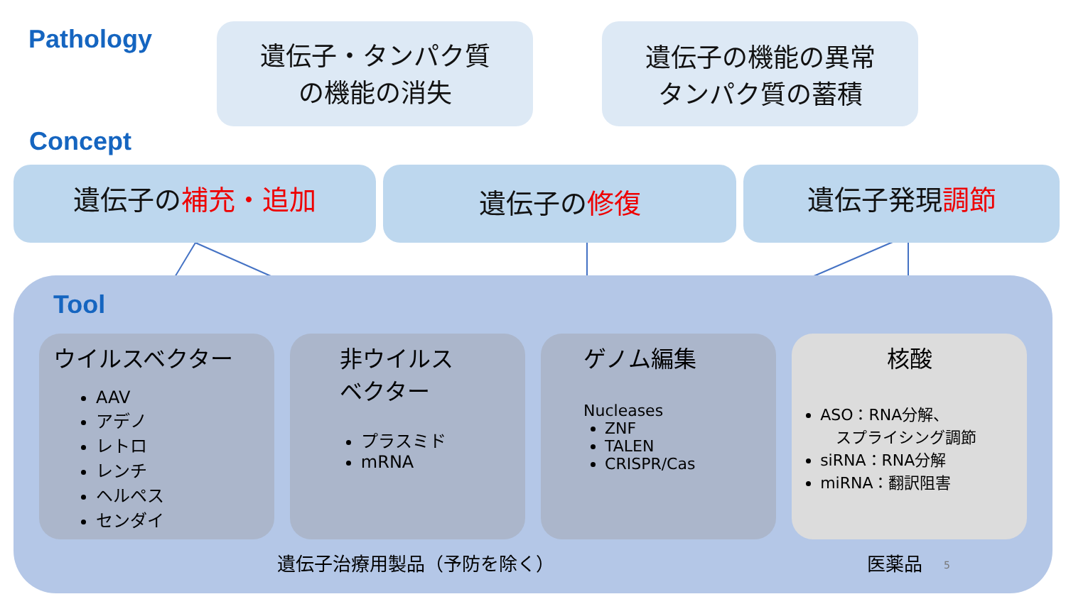Pathology
遺伝子・タンパク質
の機能の消失
遺伝子の機能の異常
タンパク質の蓄積
Concept
遺伝子の補充・追加
遺伝子の修復
遺伝子発現調節
Tool
ウイルスベクター
AAV
アデノ
レトロ
レンチ
ヘルペス
センダイ
非ウイルス
ベクター
プラスミド
mRNA
ゲノム編集
Nucleases
ZNF
TALEN
CRISPR/Cas
核酸
ASO：RNA分解、
　スプライシング調節
siRNA：RNA分解
miRNA：翻訳阻害
遺伝子治療用製品（予防を除く） 医薬品
5